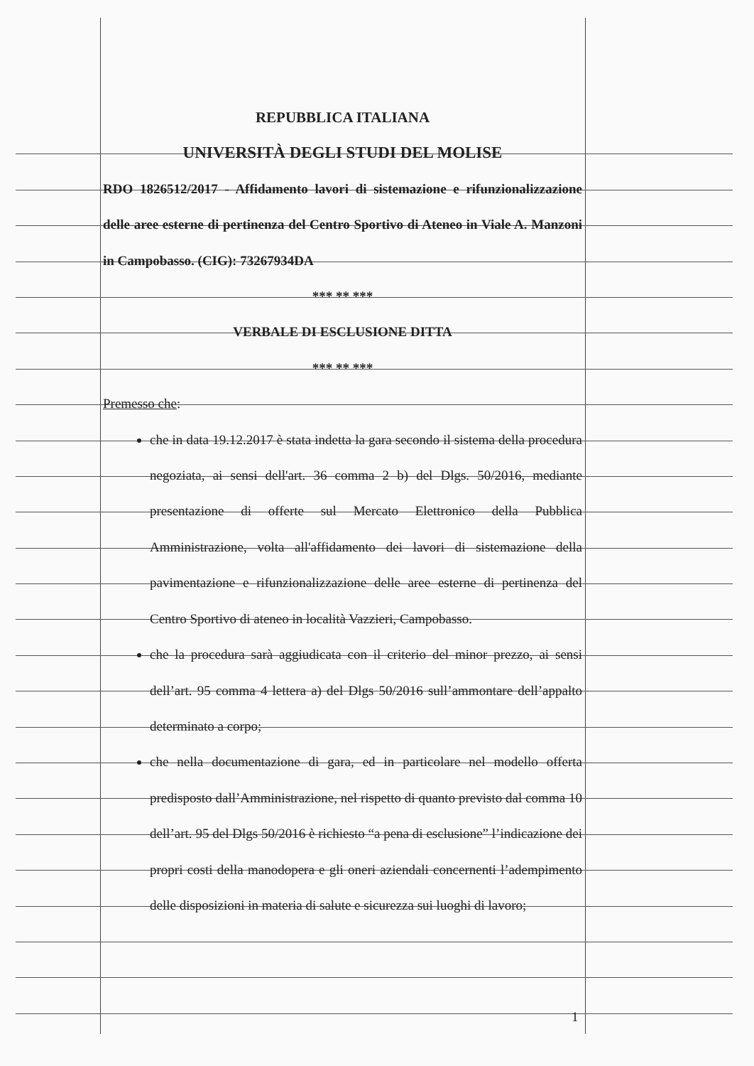REPUBBLICA ITALIANA
UNIVERSITÀ DEGLI STUDI DEL MOLISE
RDO 1826512/2017 - Affidamento lavori di sistemazione e rifunzionalizzazione delle aree esterne di pertinenza del Centro Sportivo di Ateneo in Viale A. Manzoni in Campobasso. (CIG): 73267934DA
*** ** ***
VERBALE DI ESCLUSIONE DITTA
*** ** ***
Premesso che:
che in data 19.12.2017 è stata indetta la gara secondo il sistema della procedura negoziata, ai sensi dell'art. 36 comma 2 b) del Dlgs. 50/2016, mediante presentazione di offerte sul Mercato Elettronico della Pubblica Amministrazione, volta all'affidamento dei lavori di sistemazione della pavimentazione e rifunzionalizzazione delle aree esterne di pertinenza del Centro Sportivo di ateneo in località Vazzieri, Campobasso.
che la procedura sarà aggiudicata con il criterio del minor prezzo, ai sensi dell’art. 95 comma 4 lettera a) del Dlgs 50/2016 sull’ammontare dell’appalto determinato a corpo;
che nella documentazione di gara, ed in particolare nel modello offerta predisposto dall’Amministrazione, nel rispetto di quanto previsto dal comma 10 dell’art. 95 del Dlgs 50/2016 è richiesto “a pena di esclusione” l’indicazione dei propri costi della manodopera e gli oneri aziendali concernenti l’adempimento delle disposizioni in materia di salute e sicurezza sui luoghi di lavoro;
1